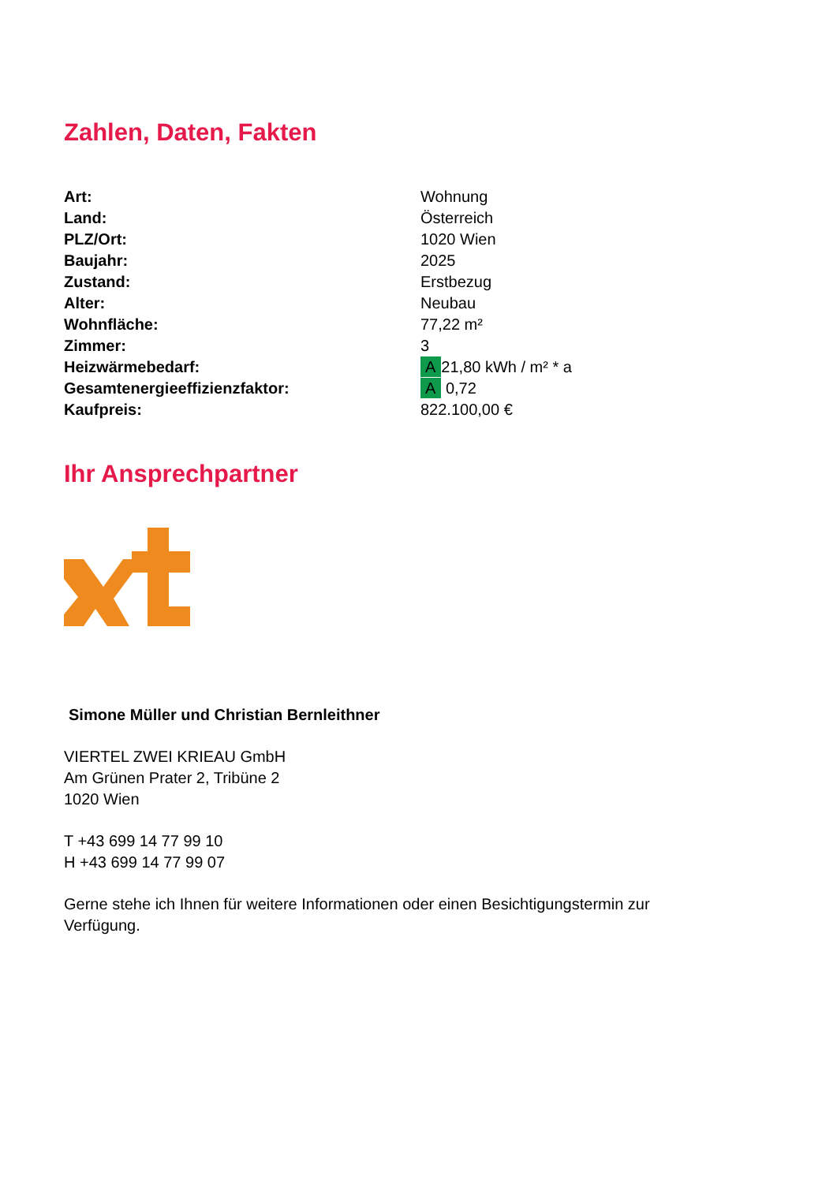Zahlen, Daten, Fakten
| Art: | Wohnung |
| Land: | Österreich |
| PLZ/Ort: | 1020 Wien |
| Baujahr: | 2025 |
| Zustand: | Erstbezug |
| Alter: | Neubau |
| Wohnfläche: | 77,22 m² |
| Zimmer: | 3 |
| Heizwärmebedarf: | A 21,80 kWh / m² * a |
| Gesamtenergieeffizienzfaktor: | A 0,72 |
| Kaufpreis: | 822.100,00 € |
Ihr Ansprechpartner
Simone Müller und Christian Bernleithner
VIERTEL ZWEI KRIEAU GmbH
Am Grünen Prater 2, Tribüne 2
1020 Wien
T +43 699 14 77 99 10
H +43 699 14 77 99 07
Gerne stehe ich Ihnen für weitere Informationen oder einen Besichtigungstermin zur Verfügung.